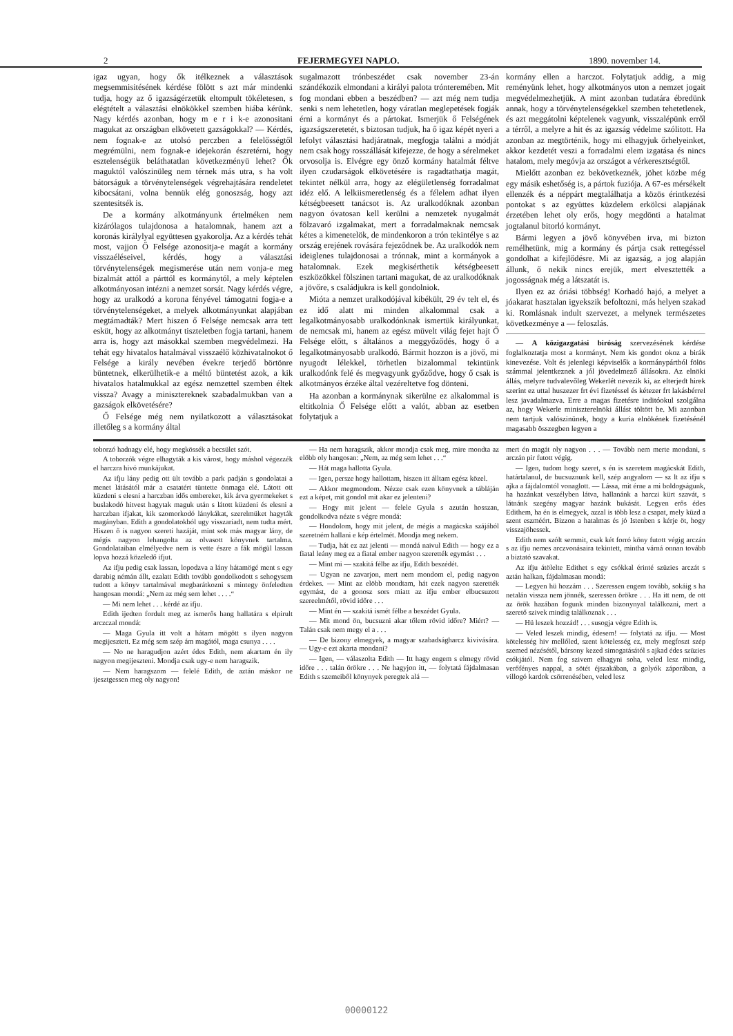2 FEJERMEGYEI NAPLO. 1890. november 14.
igaz ugyan, hogy ők itélkeznek a választások megsemmisitésének kérdése fölött s azt már mindenki tudja, hogy az ő igazságérzetük eltompult tökéletesen, s elégtételt a választási elnökökkel szemben hiába kérünk. Nagy kérdés azonban, hogy m e r i k-e azonositani magukat az országban elkövetett gazságokkal? — Kérdés, nem fognak-e az utolsó perczben a felelősségtől megrémülni, nem fognak-e idejekorán észretérni, hogy esztelenségük beláthatatlan következményü lehet? Ők maguktól valószinüleg nem térnek más utra, s ha volt bátorságuk a törvénytelenségek végrehajtására rendeletet kibocsátani, volna bennük elég gonoszság, hogy azt szentesitsék is.
De a kormány alkotmányunk értelméken nem kizárólagos tulajdonosa a hatalomnak, hanem azt a koronás királylyal együttesen gyakorolja. Az a kérdés tehát most, vajjon Ő Felsége azonositja-e magát a kormány visszaéléseivel, kérdés, hogy a választási törvénytelenségek megismerése után nem vonja-e meg bizalmát attól a párttól es kormánytól, a mely képtelen alkotmányosan intézni a nemzet sorsát. Nagy kérdés végre, hogy az uralkodó a korona fényével támogatni fogja-e a törvénytelenségeket, a melyek alkotmányunkat alapjában megtámadták? Mert hiszen ő Felsége nemcsak arra tett esküt, hogy az alkotmányt tiszteletben fogja tartani, hanem arra is, hogy azt másokkal szemben megvédelmezi. Ha tehát egy hivatalos hatalmával visszaélő közhivatalnokot ő Felsége a király nevében évekre terjedő börtönre büntetnek, elkerülhetik-e a méltó büntetést azok, a kik hivatalos hatalmukkal az egész nemzettel szemben éltek vissza? Avagy a minisztereknek szabadalmukban van a gazságok elkövetésére?
Ő Felsége még nem nyilatkozott a választásokat illetőleg s a kormány által
sugalmazott trónbeszédet csak november 23-án szándékozik elmondani a királyi palota trónteremében. Mit fog mondani ebben a beszédben? — azt még nem tudja senki s nem lehetetlen, hogy váratlan meglepetések fogják érni a kormányt és a pártokat. Ismerjük ő Felségének igazságszeretetét, s biztosan tudjuk, ha ő igaz képét nyeri a lefolyt választási hadjáratnak, megfogja találni a módját nem csak hogy rosszállását kifejezze, de hogy a sérelmeket orvosolja is. Elvégre egy önző kormány hatalmát féltve ilyen czudarságok elkövetésére is ragadtathatja magát, tekintet nélkül arra, hogy az elégületlenség forradalmat idéz elő. A lelkiismeretlenség és a félelem adhat ilyen kétségbeesett tanácsot is. Az uralkodóknak azonban nagyon óvatosan kell kerülni a nemzetek nyugalmát fölzavaró izgalmakat, mert a forradalmaknak nemcsak kétes a kimenetelök, de mindenkoron a trón tekintélye s az ország erejének rovására fejeződnek be. Az uralkodók nem ideiglenes tulajdonosai a trónnak, mint a kormányok a hatalomnak. Ezek megkisérthetik kétségbeesett eszközökkel fölszinen tartani magukat, de az uralkodóknak a jövőre, s családjukra is kell gondolniok.
Mióta a nemzet uralkodójával kibékült, 29 év telt el, és ez idő alatt mi minden alkalommal csak a legalkotmányosabb uralkodónknak ismertük királyunkat, de nemcsak mi, hanem az egész müvelt világ fejet hajt Ő Felsége előtt, s általános a meggyőződés, hogy ő a legalkotmányosabb uralkodó. Bármit hozzon is a jövő, mi nyugodt lélekkel, törhetlen bizalommal tekintünk uralkodónk felé és megvagyunk győződve, hogy ő csak is alkotmányos érzéke által vezéreltetve fog dönteni.
Ha azonban a kormánynak sikerülne ez alkalommal is eltitkolnia Ő Felsége előtt a valót, abban az esetben folytatjuk a
kormány ellen a harczot. Folytatjuk addig, a mig reményünk lehet, hogy alkotmányos uton a nemzet jogait megvédelmezhetjük. A mint azonban tudatára ébredünk annak, hogy a törvénytelenségekkel szemben tehetetlenek, és azt meggátolni képtelenek vagyunk, visszalépünk erről a térről, a melyre a hit és az igazság védelme szólitott. Ha azonban az megtörténik, hogy mi elhagyjuk őrhelyeinket, akkor kezdetét veszi a forradalmi elem izgatása és nincs hatalom, mely megóvja az országot a vérkeresztségtől.
Mielőtt azonban ez bekövetkeznék, jöhet közbe még egy másik eshetőség is, a pártok fuziója. A 67-es mérsékelt ellenzék és a néppárt megtalálhatja a közös érintkezési pontokat s az együttes küzdelem erkölcsi alapjának érzetében lehet oly erős, hogy megdönti a hatalmat jogtalanul bitorló kormányt.
Bármi legyen a jövő könyvében irva, mi bizton remélhetünk, mig a kormány és pártja csak rettegéssel gondolhat a kifejlődésre. Mi az igazság, a jog alapján állunk, ő nekik nincs erejük, mert elvesztették a jogosságnak még a látszatát is.
Ilyen ez az óriási többség! Korhadó hajó, a melyet a jóakarat hasztalan igyekszik befoltozni, más helyen szakad ki. Romlásnak indult szervezet, a melynek természetes következménye a — feloszlás.
— A közigazgatási biróság szervezésének kérdése foglalkoztatja most a kormányt. Nem kis gondot okoz a birák kinevezése. Volt és jelenlegi képviselők a kormánypártból fölös számmal jelentkeznek a jól jövedelmező állásokra. Az elnöki állás, melyre tudvalevőleg Wekerlét nevezik ki, az elterjedt hirek szerint ez uttal huszezer frt évi fizetéssel és kétezer frt lakásbérrel lesz javadalmazva. Erre a magas fizetésre inditóokul szolgálna az, hogy Wekerle miniszterelnöki állást töltött be. Mi azonban nem tartjuk valószinünek, hogy a kuria elnökének fizetésénél magasabb összegben legyen a
toborzó hadnagy elé, hogy megkössék a becsület szót.
A toborzók végre elhagyták a kis várost, hogy máshol végezzék el harczra hivó munkájukat.
Az ifju lány pedig ott ült tovább a park padján s gondolatai a menet látásától már a csatatért tüntette önmaga elé. Látott ott küzdeni s elesni a harczban idős embereket, kik árva gyermekeket s buslakodó hitvest hagytak maguk után s látott küzdeni és elesni a harczban ifjakat, kik szomorkodó lánykákat, szerelmüket hagyták magányban. Edith a gondolatokból ugy visszariadt, nem tudta mért. Hiszen ő is nagyon szereti hazáját, mint sok más magyar lány, de mégis nagyon lehangolta az olvasott könyvnek tartalma. Gondolataiban elmélyedve nem is vette észre a fák mögül lassan lopva hozzá közeledő ifjut.
Az ifju pedig csak lassan, lopodzva a lány hátamögé ment s egy darabig némán állt, ezalatt Edith tovább gondolkodott s sehogysem tudott a könyv tartalmával megbarátkozni s mintegy önfeledten hangosan mondá: „Nem az még sem lehet . . . .“
— Mi nem lehet . . . kérdé az ifju.
Edith ijedten fordult meg az ismerős hang hallatára s elpirult arczczal mondá:
— Maga Gyula itt volt a hátam mögött s ilyen nagyon megijesztett. Ez még sem szép ám magától, maga csunya . . . .
— No ne haragudjon azért édes Edith, nem akartam én ily nagyon megijeszteni. Mondja csak ugy-e nem haragszik.
— Nem haragszom — felelé Edith, de aztán máskor ne ijesztgessen meg oly nagyon!
— Ha nem haragszik, akkor mondja csak meg, mire mondta az elöbb oly hangosan: „Nem, az még sem lehet . . .“
— Hát maga hallotta Gyula.
— Igen, persze hogy hallottam, hiszen itt álltam egész közel.
— Akkor megmondom. Nézze csak ezen könyvnek a tábláján ezt a képet, mit gondol mit akar ez jelenteni?
— Hogy mit jelent — felele Gyula s azután hosszan, gondolkodva nézte s végre mondá:
— Hondolom, hogy mit jelent, de mégis a magácska szájából szeretném hallani e kép értelmét. Mondja meg nekem.
— Tudja, hát ez azt jelenti — mondá naivul Edith — hogy ez a fiatal leány meg ez a fiatal ember nagyon szerették egymást . . .
— Mint mi — szakitá félbe az ifju, Edith beszédét.
— Ugyan ne zavarjon, mert nem mondom el, pedig nagyon érdekes. — Mint az elöbb mondtam, hát ezek nagyon szerették egymást, de a gonosz sors miatt az ifju ember elbucsuzott szereelmétől, rövid időre . . .
— Mint én — szakitá ismét félbe a beszédet Gyula.
— Mit mond ön, bucsuzni akar tőlem rövid időre? Miért? — Talán csak nem megy el a . . .
— De bizony elmegyek, a magyar szabadságharcz kivivására. — Ugy-e ezt akarta mondani?
— Igen, — válaszolta Edith — Itt hagy engem s elmegy rövid időre . . . talán örökre . . . Ne hagyjon itt, — folytatá fájdalmasan Edith s szemeiből könynyek peregtek alá —
mert én magát oly nagyon . . . — Tovább nem merte mondani, s arczán pir futott végig.
— Igen, tudom hogy szeret, s én is szeretem magácskát Edith, határtalanul, de bucsuznunk kell, szép angyalom — sz lt az ifju s ajka a fájdalomtól vonaglott. — Lássa, mit érne a mi boldogságunk, ha hazánkat veszélyben látva, hallanánk a harczi kürt szavát, s látnánk szegény magyar hazánk bukását. Legyen erős édes Edithem, ha én is elmegyek, azzal is több lesz a csapat, mely küzd a szent eszméért. Bizzon a hatalmas és jó Istenben s kérje öt, hogy visszajöhessek.
Edith nem szólt semmit, csak két forró köny futott végig arczán s az ifju nemes arczvonásaira tekintett, mintha várná onnan tovább a biztató szavakat.
Az ifju átölelte Edithet s egy csókkal érinté szüzies arczát s aztán halkan, fájdalmasan mondá:
— Legyen hü hozzám . . . Szeressen engem tovább, sokáig s ha netalán vissza nem jönnék, szeressen örökre . . . Ha itt nem, de ott az örök hazában fogunk minden bizonynyal találkozni, mert a szerető szivek mindig találkoznak . . .
— Hü leszek hozzád! . . . susogja végre Edith is.
— Veled leszek mindig, édesem! — folytatá az ifju. — Most kötelesség hiv mellőled, szent kötelesség ez, mely megfoszt szép szemed nézésétől, bársony kezed simogatásától s ajkad édes szüzies csókjától. Nem fog szivem elhagyni soha, veled lesz mindig, verőfényes nappal, a sötét éjszakában, a golyók záporában, a villogó kardok csörrenésében, veled lesz
00000122